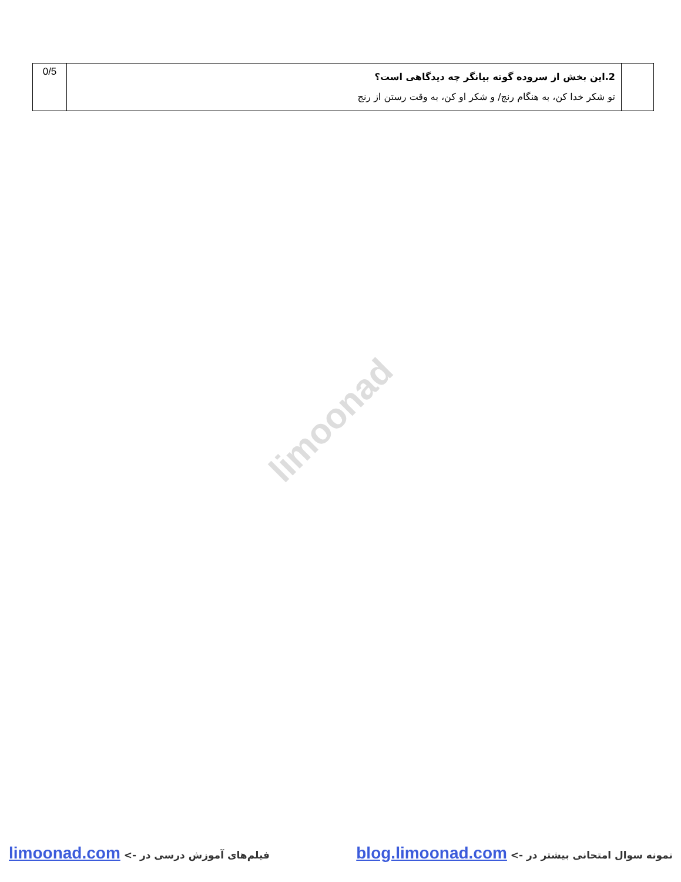| | 2.این بخش از سروده گوته بیانگر چه دیدگاهی است؟ تو شکر خدا کن، به هنگام رنج/ و شکر او کن، به وقت رستن از رنج | 0/5 |
limoonad
نمونه سوال امتحانی بیشتر در -> blog.limoonad.com فیلم‌های آموزش درسی در -> limoonad.com